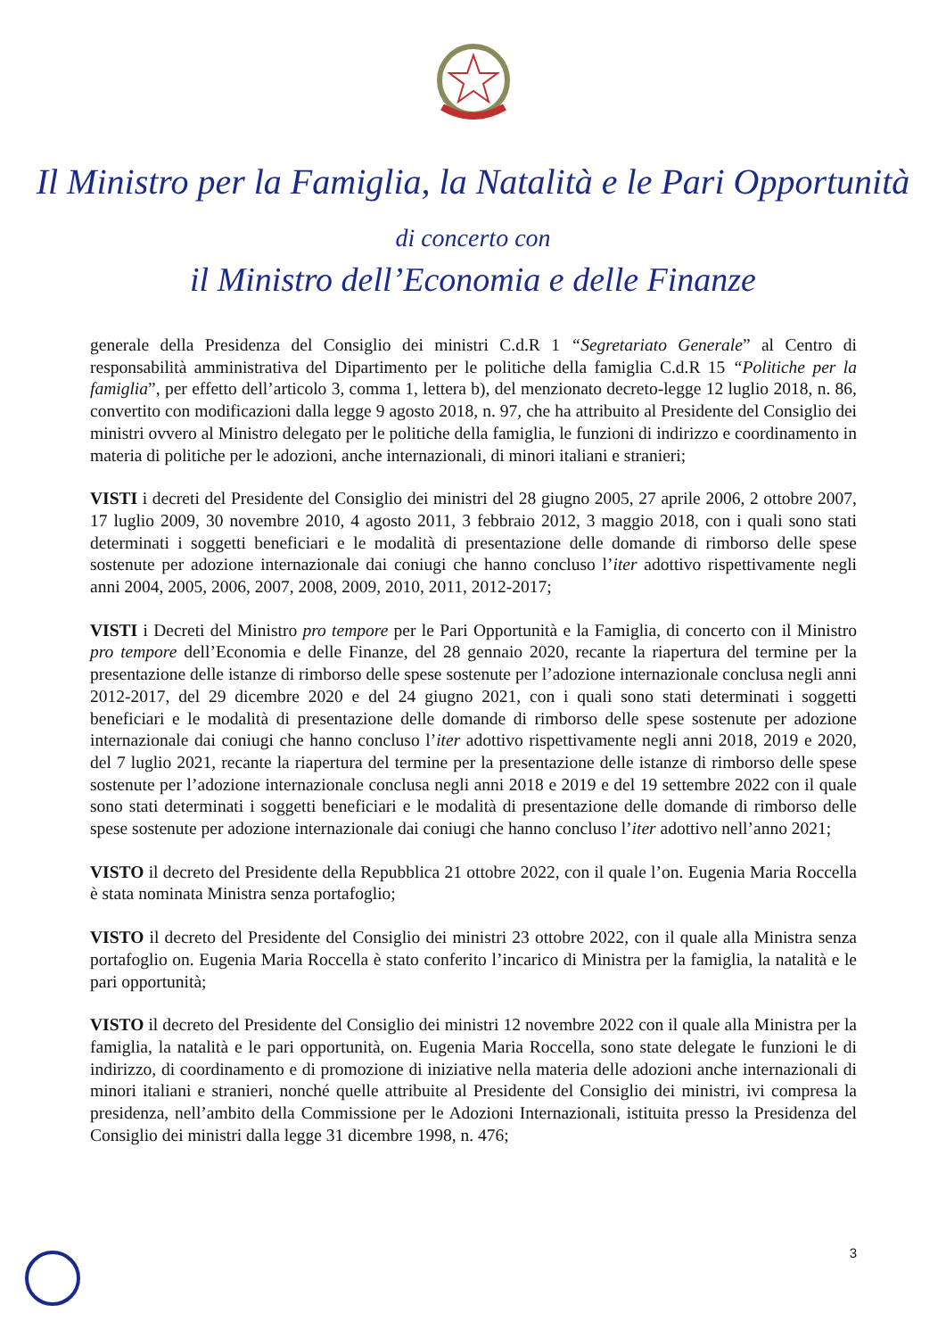Il Ministro per la Famiglia, la Natalità e le Pari Opportunità
di concerto con
il Ministro dell’Economia e delle Finanze
generale della Presidenza del Consiglio dei ministri C.d.R 1 “Segretariato Generale” al Centro di responsabilità amministrativa del Dipartimento per le politiche della famiglia C.d.R 15 “Politiche per la famiglia”, per effetto dell’articolo 3, comma 1, lettera b), del menzionato decreto-legge 12 luglio 2018, n. 86, convertito con modificazioni dalla legge 9 agosto 2018, n. 97, che ha attribuito al Presidente del Consiglio dei ministri ovvero al Ministro delegato per le politiche della famiglia, le funzioni di indirizzo e coordinamento in materia di politiche per le adozioni, anche internazionali, di minori italiani e stranieri;
VISTI i decreti del Presidente del Consiglio dei ministri del 28 giugno 2005, 27 aprile 2006, 2 ottobre 2007, 17 luglio 2009, 30 novembre 2010, 4 agosto 2011, 3 febbraio 2012, 3 maggio 2018, con i quali sono stati determinati i soggetti beneficiari e le modalità di presentazione delle domande di rimborso delle spese sostenute per adozione internazionale dai coniugi che hanno concluso l’iter adottivo rispettivamente negli anni 2004, 2005, 2006, 2007, 2008, 2009, 2010, 2011, 2012-2017;
VISTI i Decreti del Ministro pro tempore per le Pari Opportunità e la Famiglia, di concerto con il Ministro pro tempore dell’Economia e delle Finanze, del 28 gennaio 2020, recante la riapertura del termine per la presentazione delle istanze di rimborso delle spese sostenute per l’adozione internazionale conclusa negli anni 2012-2017, del 29 dicembre 2020 e del 24 giugno 2021, con i quali sono stati determinati i soggetti beneficiari e le modalità di presentazione delle domande di rimborso delle spese sostenute per adozione internazionale dai coniugi che hanno concluso l’iter adottivo rispettivamente negli anni 2018, 2019 e 2020, del 7 luglio 2021, recante la riapertura del termine per la presentazione delle istanze di rimborso delle spese sostenute per l’adozione internazionale conclusa negli anni 2018 e 2019 e del 19 settembre 2022 con il quale sono stati determinati i soggetti beneficiari e le modalità di presentazione delle domande di rimborso delle spese sostenute per adozione internazionale dai coniugi che hanno concluso l’iter adottivo nell’anno 2021;
VISTO il decreto del Presidente della Repubblica 21 ottobre 2022, con il quale l’on. Eugenia Maria Roccella è stata nominata Ministra senza portafoglio;
VISTO il decreto del Presidente del Consiglio dei ministri 23 ottobre 2022, con il quale alla Ministra senza portafoglio on. Eugenia Maria Roccella è stato conferito l’incarico di Ministra per la famiglia, la natalità e le pari opportunità;
VISTO il decreto del Presidente del Consiglio dei ministri 12 novembre 2022 con il quale alla Ministra per la famiglia, la natalità e le pari opportunità, on. Eugenia Maria Roccella, sono state delegate le funzioni le di indirizzo, di coordinamento e di promozione di iniziative nella materia delle adozioni anche internazionali di minori italiani e stranieri, nonché quelle attribuite al Presidente del Consiglio dei ministri, ivi compresa la presidenza, nell’ambito della Commissione per le Adozioni Internazionali, istituita presso la Presidenza del Consiglio dei ministri dalla legge 31 dicembre 1998, n. 476;
3